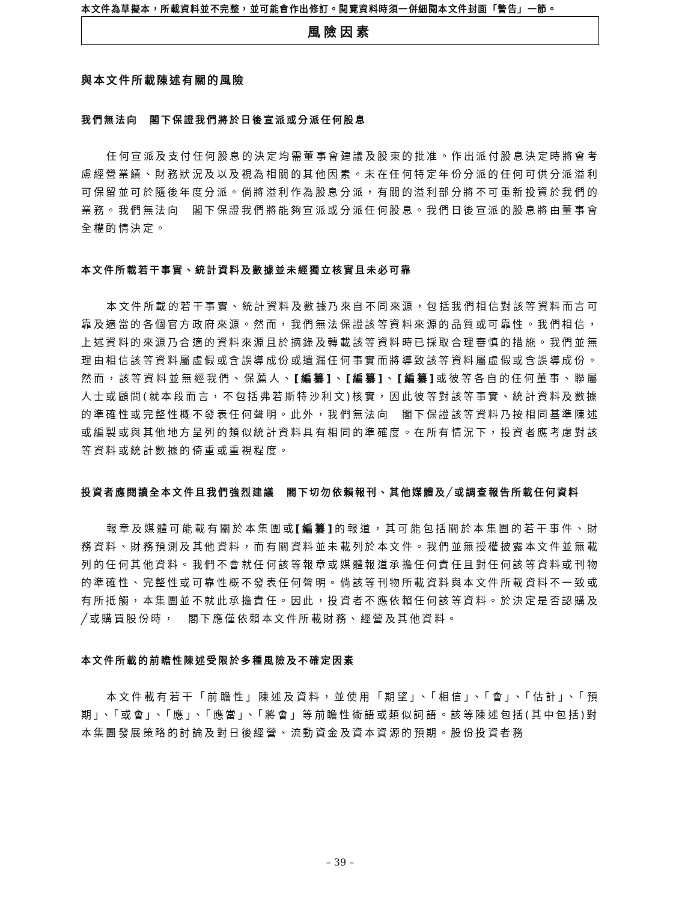本文件為草擬本，所載資料並不完整，並可能會作出修訂。閱覽資料時須一併細閱本文件封面「警告」一節。
風險因素
與本文件所載陳述有關的風險
我們無法向　閣下保證我們將於日後宣派或分派任何股息
任何宣派及支付任何股息的決定均需董事會建議及股東的批准。作出派付股息決定時將會考慮經營業績、財務狀況及以及視為相關的其他因素。未在任何特定年份分派的任何可供分派溢利可保留並可於隨後年度分派。倘將溢利作為股息分派，有關的溢利部分將不可重新投資於我們的業務。我們無法向　閣下保證我們將能夠宣派或分派任何股息。我們日後宣派的股息將由董事會全權酌情決定。
本文件所載若干事實、統計資料及數據並未經獨立核實且未必可靠
本文件所載的若干事實、統計資料及數據乃來自不同來源，包括我們相信對該等資料而言可靠及適當的各個官方政府來源。然而，我們無法保證該等資料來源的品質或可靠性。我們相信，上述資料的來源乃合適的資料來源且於摘錄及轉載該等資料時已採取合理審慎的措施。我們並無理由相信該等資料屬虛假或含誤導成份或遺漏任何事實而將導致該等資料屬虛假或含誤導成份。然而，該等資料並無經我們、保薦人、[編纂]、[編纂]、[編纂] 或彼等各自的任何董事、聯屬人士或顧問(就本段而言，不包括弗若斯特沙利文)核實，因此彼等對該等事實、統計資料及數據的準確性或完整性概不發表任何聲明。此外，我們無法向　閣下保證該等資料乃按相同基準陳述或編製或與其他地方呈列的類似統計資料具有相同的準確度。在所有情況下，投資者應考慮對該等資料或統計數據的倚重或重視程度。
投資者應閱讀全本文件且我們強烈建議　閣下切勿依賴報刊、其他媒體及╱或調查報告所載任何資料
報章及媒體可能載有關於本集團或[編纂] 的報道，其可能包括關於本集團的若干事件、財務資料、財務預測及其他資料，而有關資料並未載列於本文件。我們並無授權披露本文件並無載列的任何其他資料。我們不會就任何該等報章或媒體報道承擔任何責任且對任何該等資料或刊物的準確性、完整性或可靠性概不發表任何聲明。倘該等刊物所載資料與本文件所載資料不一致或有所抵觸，本集團並不就此承擔責任。因此，投資者不應依賴任何該等資料。於決定是否認購及╱或購買股份時，　閣下應僅依賴本文件所載財務、經營及其他資料。
本文件所載的前瞻性陳述受限於多種風險及不確定因素
本文件載有若干「前瞻性」陳述及資料，並使用「期望」、「相信」、「會」、「估計」、「預期」、「或會」、「應」、「應當」、「將會」等前瞻性術語或類似詞語。該等陳述包括(其中包括)對本集團發展策略的討論及對日後經營、流動資金及資本資源的預期。股份投資者務
– 39 –